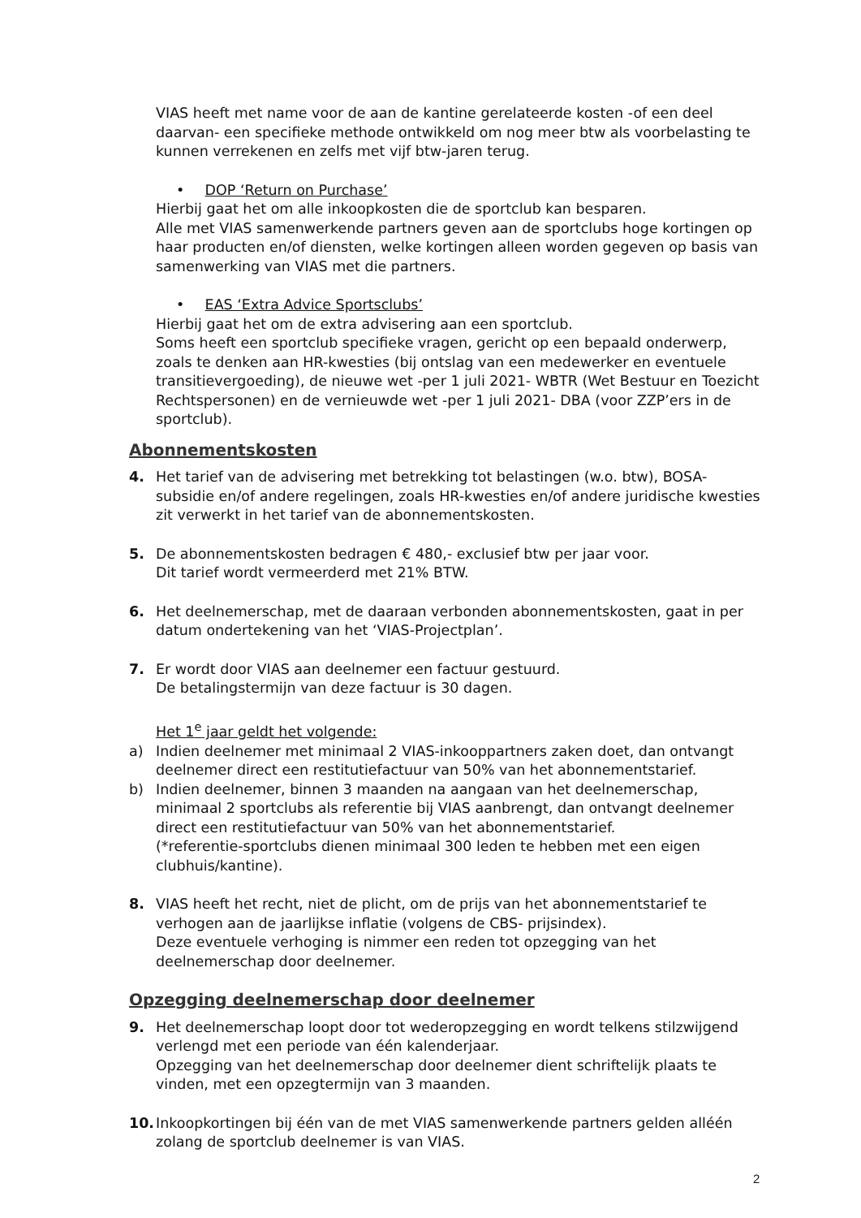VIAS heeft met name voor de aan de kantine gerelateerde kosten -of een deel daarvan- een specifieke methode ontwikkeld om nog meer btw als voorbelasting te kunnen verrekenen en zelfs met vijf btw-jaren terug.
• DOP ‘Return on Purchase’
Hierbij gaat het om alle inkoopkosten die de sportclub kan besparen.
Alle met VIAS samenwerkende partners geven aan de sportclubs hoge kortingen op haar producten en/of diensten, welke kortingen alleen worden gegeven op basis van samenwerking van VIAS met die partners.
• EAS ‘Extra Advice Sportsclubs’
Hierbij gaat het om de extra advisering aan een sportclub.
Soms heeft een sportclub specifieke vragen, gericht op een bepaald onderwerp, zoals te denken aan HR-kwesties (bij ontslag van een medewerker en eventuele transitievergoeding), de nieuwe wet -per 1 juli 2021- WBTR (Wet Bestuur en Toezicht Rechtspersonen) en de vernieuwde wet -per 1 juli 2021- DBA (voor ZZP’ers in de sportclub).
Abonnementskosten
4. Het tarief van de advisering met betrekking tot belastingen (w.o. btw), BOSA-subsidie en/of andere regelingen, zoals HR-kwesties en/of andere juridische kwesties zit verwerkt in het tarief van de abonnementskosten.
5. De abonnementskosten bedragen € 480,- exclusief btw per jaar voor.
Dit tarief wordt vermeerderd met 21% BTW.
6. Het deelnemerschap, met de daaraan verbonden abonnementskosten, gaat in per datum ondertekening van het ‘VIAS-Projectplan’.
7. Er wordt door VIAS aan deelnemer een factuur gestuurd.
De betalingstermijn van deze factuur is 30 dagen.
Het 1<sup>e</sup> jaar geldt het volgende:
a) Indien deelnemer met minimaal 2 VIAS-inkooppartners zaken doet, dan ontvangt deelnemer direct een restitutiefactuur van 50% van het abonnementstarief.
b) Indien deelnemer, binnen 3 maanden na aangaan van het deelnemerschap, minimaal 2 sportclubs als referentie bij VIAS aanbrengt, dan ontvangt deelnemer direct een restitutiefactuur van 50% van het abonnementstarief.
(*referentie-sportclubs dienen minimaal 300 leden te hebben met een eigen clubhuis/kantine).
8. VIAS heeft het recht, niet de plicht, om de prijs van het abonnementstarief te verhogen aan de jaarlijkse inflatie (volgens de CBS- prijsindex).
Deze eventuele verhoging is nimmer een reden tot opzegging van het deelnemerschap door deelnemer.
Opzegging deelnemerschap door deelnemer
9. Het deelnemerschap loopt door tot wederopzegging en wordt telkens stilzwijgend verlengd met een periode van één kalenderjaar.
Opzegging van het deelnemerschap door deelnemer dient schriftelijk plaats te vinden, met een opzegtermijn van 3 maanden.
10. Inkoopkortingen bij één van de met VIAS samenwerkende partners gelden alléén zolang de sportclub deelnemer is van VIAS.
2